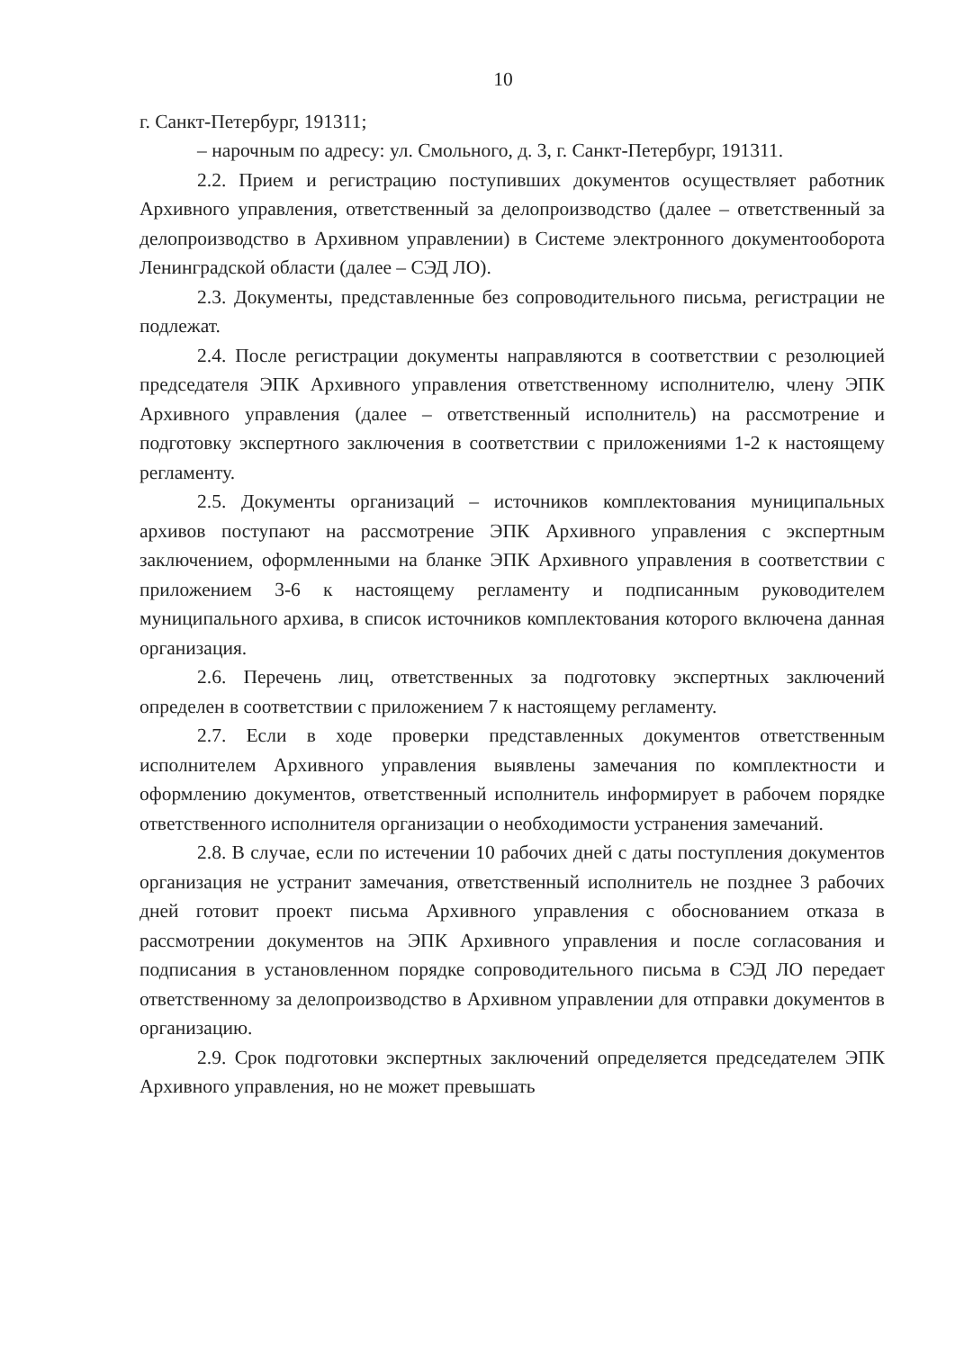10
г. Санкт-Петербург, 191311;
– нарочным по адресу: ул. Смольного, д. 3, г. Санкт-Петербург, 191311.
2.2. Прием и регистрацию поступивших документов осуществляет работник Архивного управления, ответственный за делопроизводство (далее – ответственный за делопроизводство в Архивном управлении) в Системе электронного документооборота Ленинградской области (далее – СЭД ЛО).
2.3. Документы, представленные без сопроводительного письма, регистрации не подлежат.
2.4. После регистрации документы направляются в соответствии с резолюцией председателя ЭПК Архивного управления ответственному исполнителю, члену ЭПК Архивного управления (далее – ответственный исполнитель) на рассмотрение и подготовку экспертного заключения в соответствии с приложениями 1-2 к настоящему регламенту.
2.5. Документы организаций – источников комплектования муниципальных архивов поступают на рассмотрение ЭПК Архивного управления с экспертным заключением, оформленными на бланке ЭПК Архивного управления в соответствии с приложением 3-6 к настоящему регламенту и подписанным руководителем муниципального архива, в список источников комплектования которого включена данная организация.
2.6. Перечень лиц, ответственных за подготовку экспертных заключений определен в соответствии с приложением 7 к настоящему регламенту.
2.7. Если в ходе проверки представленных документов ответственным исполнителем Архивного управления выявлены замечания по комплектности и оформлению документов, ответственный исполнитель информирует в рабочем порядке ответственного исполнителя организации о необходимости устранения замечаний.
2.8. В случае, если по истечении 10 рабочих дней с даты поступления документов организация не устранит замечания, ответственный исполнитель не позднее 3 рабочих дней готовит проект письма Архивного управления с обоснованием отказа в рассмотрении документов на ЭПК Архивного управления и после согласования и подписания в установленном порядке сопроводительного письма в СЭД ЛО передает ответственному за делопроизводство в Архивном управлении для отправки документов в организацию.
2.9. Срок подготовки экспертных заключений определяется председателем ЭПК Архивного управления, но не может превышать